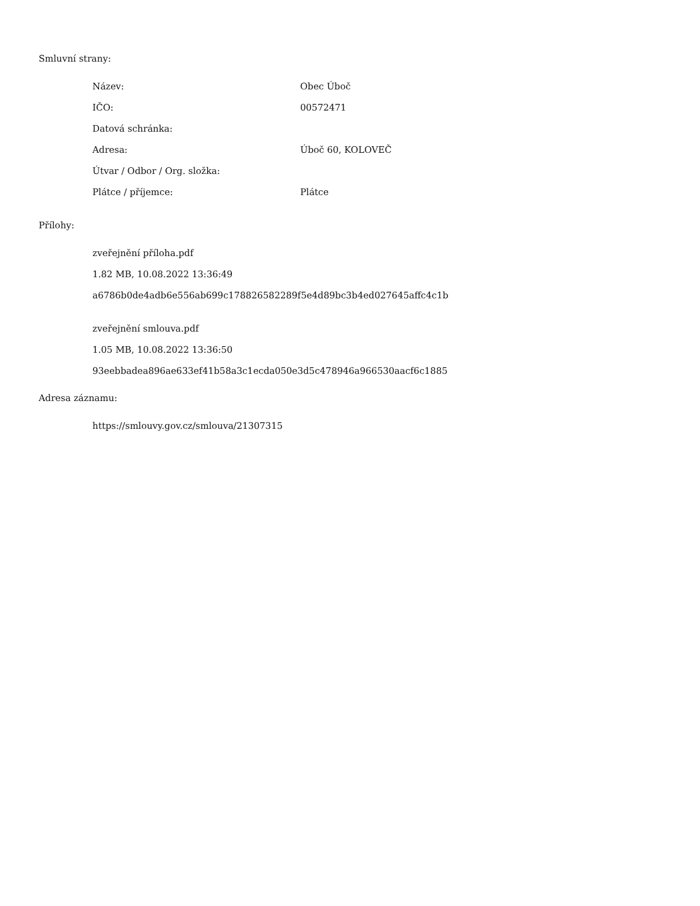Smluvní strany:
| Název: | Obec Úboč |
| IČO: | 00572471 |
| Datová schránka: | |
| Adresa: | Úboč 60, KOLOVEČ |
| Útvar / Odbor / Org. složka: | |
| Plátce / příjemce: | Plátce |
Přílohy:
zveřejnění příloha.pdf
1.82 MB, 10.08.2022 13:36:49
a6786b0de4adb6e556ab699c178826582289f5e4d89bc3b4ed027645affc4c1b
zveřejnění smlouva.pdf
1.05 MB, 10.08.2022 13:36:50
93eebbadea896ae633ef41b58a3c1ecda050e3d5c478946a966530aacf6c1885
Adresa záznamu:
https://smlouvy.gov.cz/smlouva/21307315